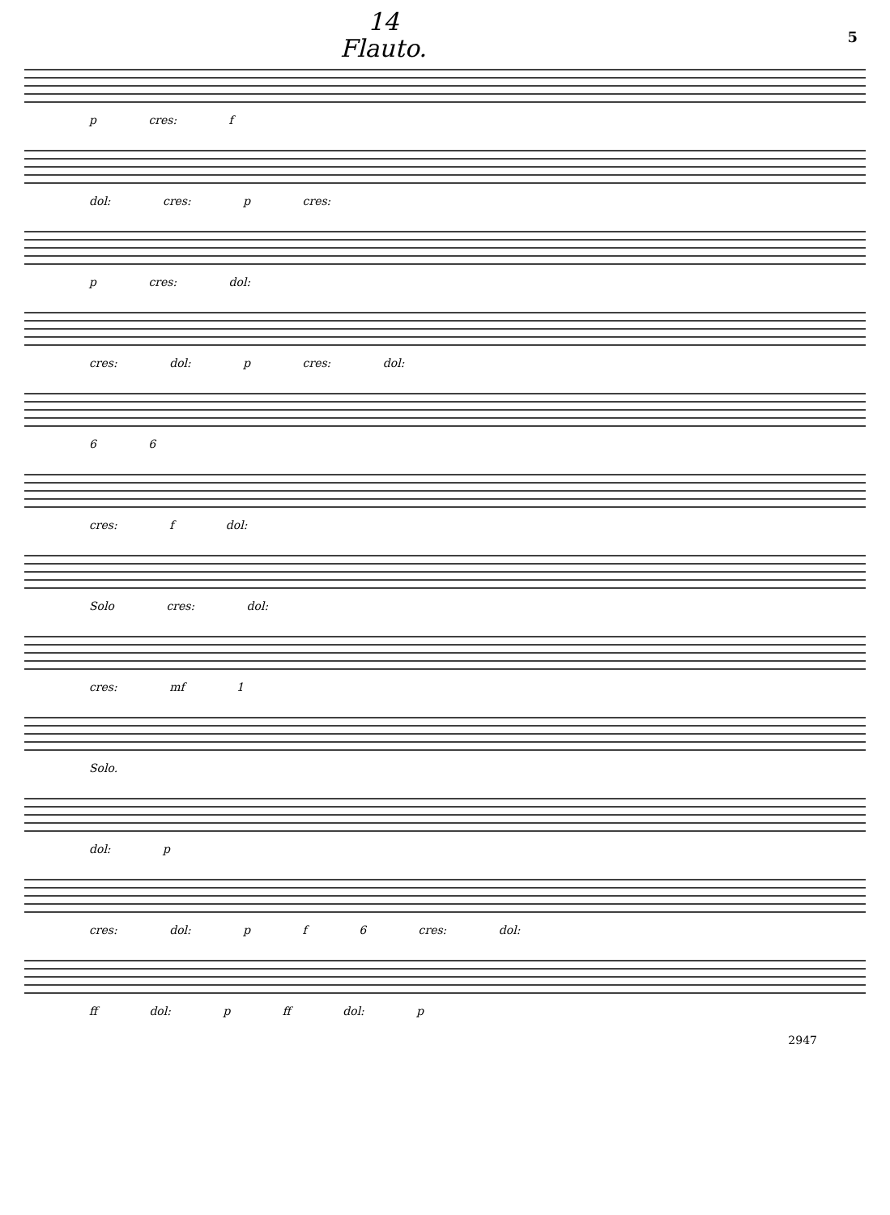14
Flauto.
5
p cres: f
dol: cres: p cres:
p cres: dol:
cres: dol: p cres: dol:
6 6
cres: f dol:
Solo cres: dol:
cres: mf 1
Solo.
dol: p
cres: dol: p f 6 cres: dol:
ff dol: p ff dol: p
2947